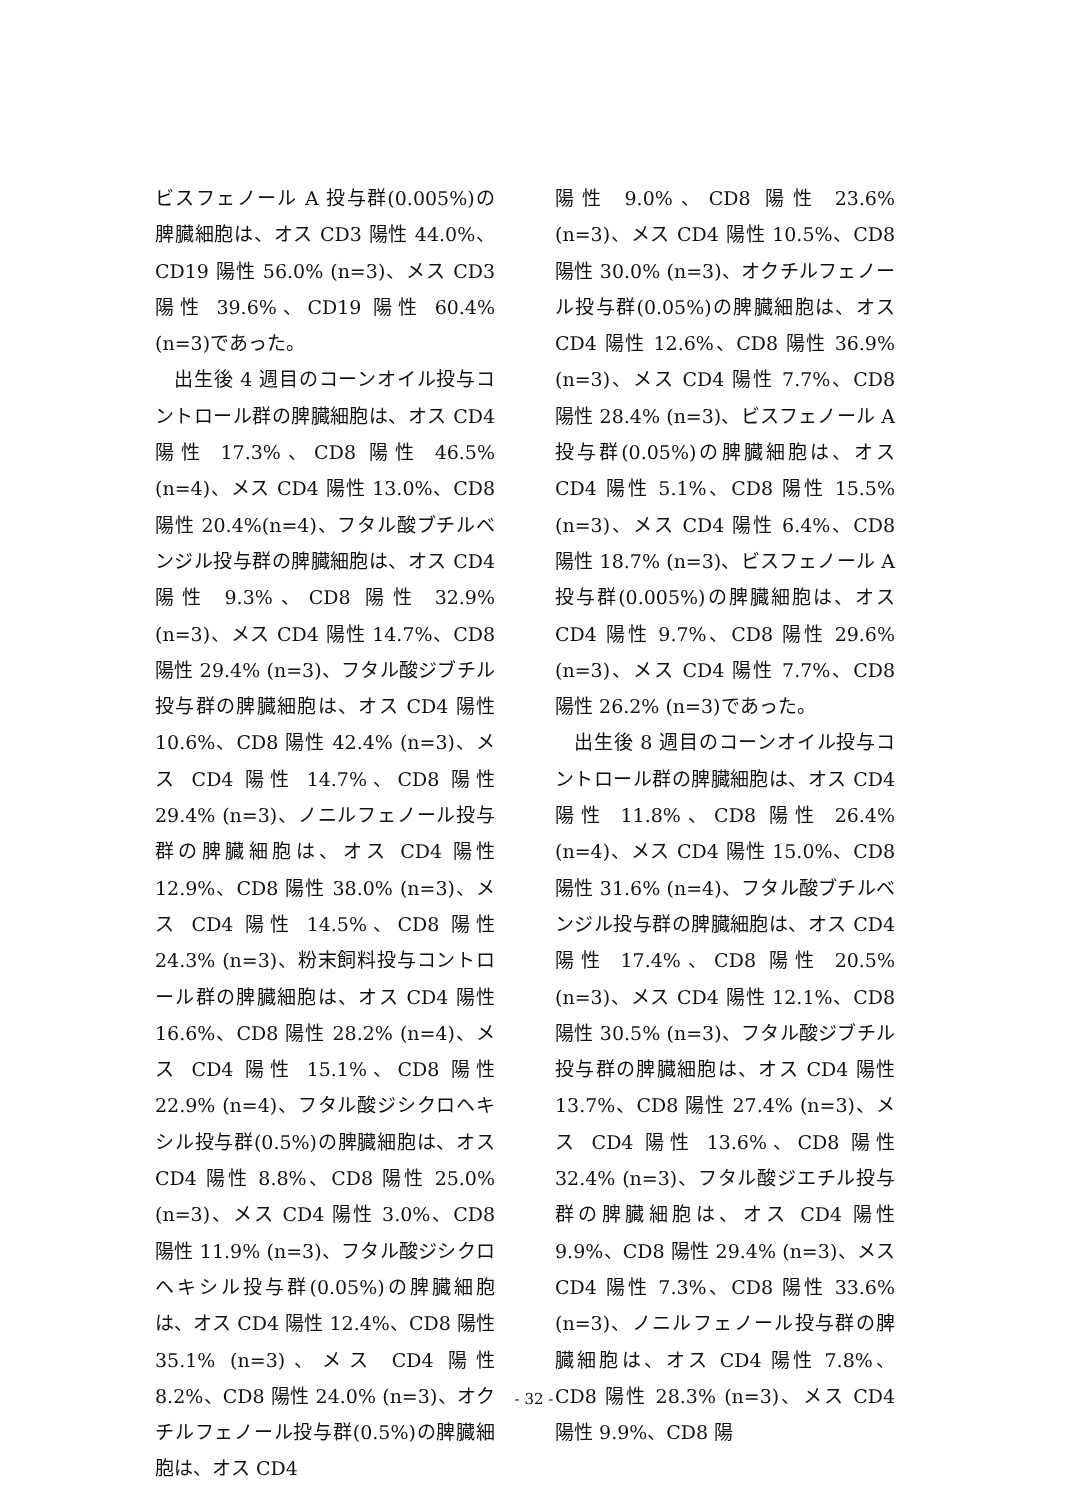ビスフェノール A 投与群(0.005%)の脾臓細胞は、オス CD3 陽性 44.0%、CD19 陽性 56.0% (n=3)、メス CD3 陽性 39.6%、CD19 陽性 60.4% (n=3)であった。
出生後 4 週目のコーンオイル投与コントロール群の脾臓細胞は、オス CD4 陽性 17.3%、CD8 陽性 46.5% (n=4)、メス CD4 陽性 13.0%、CD8 陽性 20.4%(n=4)、フタル酸ブチルベンジル投与群の脾臓細胞は、オス CD4 陽性 9.3%、CD8 陽性 32.9% (n=3)、メス CD4 陽性 14.7%、CD8 陽性 29.4% (n=3)、フタル酸ジブチル投与群の脾臓細胞は、オス CD4 陽性 10.6%、CD8 陽性 42.4% (n=3)、メス CD4 陽性 14.7%、CD8 陽性 29.4% (n=3)、ノニルフェノール投与群の脾臓細胞は、オス CD4 陽性 12.9%、CD8 陽性 38.0% (n=3)、メス CD4 陽性 14.5%、CD8 陽性 24.3% (n=3)、粉末飼料投与コントロール群の脾臓細胞は、オス CD4 陽性 16.6%、CD8 陽性 28.2% (n=4)、メス CD4 陽性 15.1%、CD8 陽性 22.9% (n=4)、フタル酸ジシクロヘキシル投与群(0.5%)の脾臓細胞は、オス CD4 陽性 8.8%、CD8 陽性 25.0% (n=3)、メス CD4 陽性 3.0%、CD8 陽性 11.9% (n=3)、フタル酸ジシクロヘキシル投与群(0.05%)の脾臓細胞は、オス CD4 陽性 12.4%、CD8 陽性 35.1% (n=3)、メス CD4 陽性 8.2%、CD8 陽性 24.0% (n=3)、オクチルフェノール投与群(0.5%)の脾臓細胞は、オス CD4
陽性 9.0%、CD8 陽性 23.6% (n=3)、メス CD4 陽性 10.5%、CD8 陽性 30.0% (n=3)、オクチルフェノール投与群(0.05%)の脾臓細胞は、オス CD4 陽性 12.6%、CD8 陽性 36.9% (n=3)、メス CD4 陽性 7.7%、CD8 陽性 28.4% (n=3)、ビスフェノール A 投与群(0.05%)の脾臓細胞は、オス CD4 陽性 5.1%、CD8 陽性 15.5% (n=3)、メス CD4 陽性 6.4%、CD8 陽性 18.7% (n=3)、ビスフェノール A 投与群(0.005%)の脾臓細胞は、オス CD4 陽性 9.7%、CD8 陽性 29.6% (n=3)、メス CD4 陽性 7.7%、CD8 陽性 26.2% (n=3)であった。
出生後 8 週目のコーンオイル投与コントロール群の脾臓細胞は、オス CD4 陽性 11.8%、CD8 陽性 26.4% (n=4)、メス CD4 陽性 15.0%、CD8 陽性 31.6% (n=4)、フタル酸ブチルベンジル投与群の脾臓細胞は、オス CD4 陽性 17.4%、CD8 陽性 20.5% (n=3)、メス CD4 陽性 12.1%、CD8 陽性 30.5% (n=3)、フタル酸ジブチル投与群の脾臓細胞は、オス CD4 陽性 13.7%、CD8 陽性 27.4% (n=3)、メス CD4 陽性 13.6%、CD8 陽性 32.4% (n=3)、フタル酸ジエチル投与群の脾臓細胞は、オス CD4 陽性 9.9%、CD8 陽性 29.4% (n=3)、メス CD4 陽性 7.3%、CD8 陽性 33.6% (n=3)、ノニルフェノール投与群の脾臓細胞は、オス CD4 陽性 7.8%、CD8 陽性 28.3% (n=3)、メス CD4 陽性 9.9%、CD8 陽
- 32 -